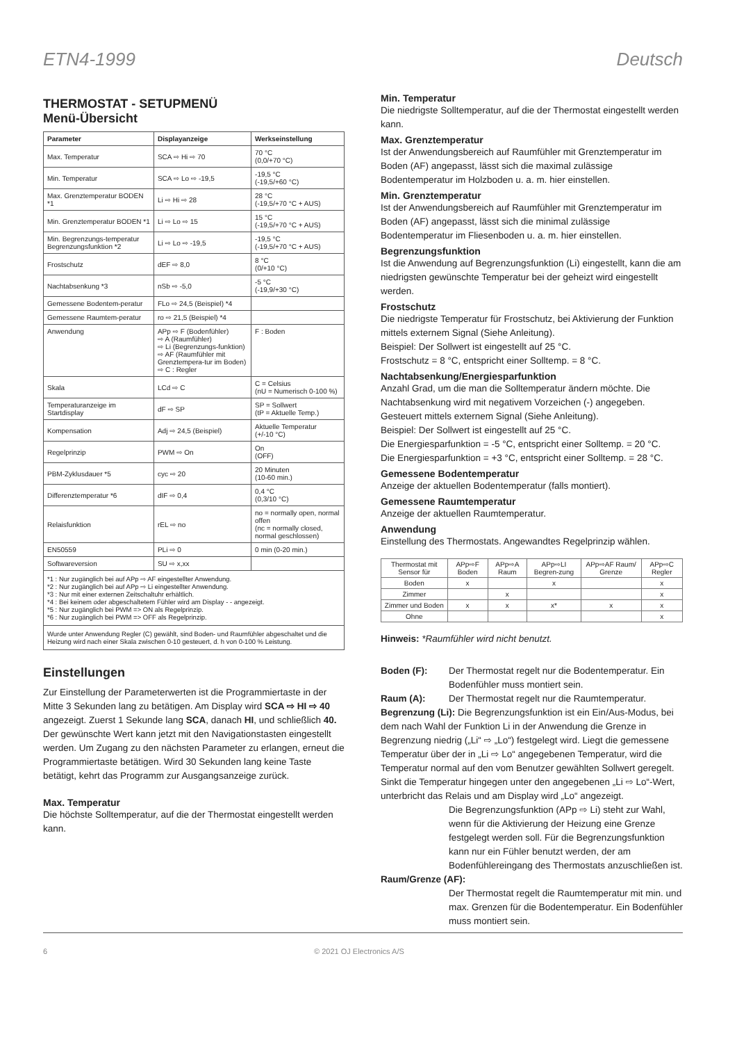ETN4-1999 Deutsch
THERMOSTAT - SETUPMENÜ
Menü-Übersicht
| Parameter | Displayanzeige | Werkseinstellung |
| --- | --- | --- |
| Max. Temperatur | SCA ⇨ Hi ⇨ 70 | 70 °C (0,0/+70 °C) |
| Min. Temperatur | SCA ⇨ Lo ⇨ -19,5 | -19,5 °C (-19,5/+60 °C) |
| Max. Grenztemperatur BODEN *1 | Li ⇨ Hi ⇨ 28 | 28 °C (-19,5/+70 °C + AUS) |
| Min. Grenztemperatur BODEN *1 | Li ⇨ Lo ⇨ 15 | 15 °C (-19,5/+70 °C + AUS) |
| Min. Begrenzungs-temperatur Begrenzungsfunktion *2 | Li ⇨ Lo ⇨ -19,5 | -19,5 °C (-19,5/+70 °C + AUS) |
| Frostschutz | dEF ⇨ 8,0 | 8 °C (0/+10 °C) |
| Nachtabsenkung *3 | nSb ⇨ -5,0 | -5 °C (-19,9/+30 °C) |
| Gemessene Bodentem-peratur | FLo ⇨ 24,5 (Beispiel) *4 | |
| Gemessene Raumtem-peratur | ro ⇨ 21,5 (Beispiel) *4 | |
| Anwendung | APp ⇨ F (Bodenfühler) ⇨ A (Raumfühler) ⇨ Li (Begrenzungs-funktion) ⇨ AF (Raumfühler mit Grenztempera-tur im Boden) ⇨ C : Regler | F : Boden |
| Skala | LCd ⇨ C | C = Celsius (nU = Numerisch 0-100 %) |
| Temperaturanzeige im Startdisplay | dF ⇨ SP | SP = Sollwert (tP = Aktuelle Temp.) |
| Kompensation | Adj ⇨ 24,5 (Beispiel) | Aktuelle Temperatur (+/-10 °C) |
| Regelprinzip | PWM ⇨ On | On (OFF) |
| PBM-Zyklusdauer *5 | cyc ⇨ 20 | 20 Minuten (10-60 min.) |
| Differenztemperatur *6 | dIF ⇨ 0,4 | 0,4 °C (0,3/10 °C) |
| Relaisfunktion | rEL ⇨ no | no = normally open, normal offen (nc = normally closed, normal geschlossen) |
| EN50559 | PLi ⇨ 0 | 0 min (0-20 min.) |
| Softwareversion | SU ⇨ x,xx | |
*1 : Nur zugänglich bei auf APp ⇨ AF eingestellter Anwendung.
*2 : Nur zugänglich bei auf APp ⇨ Li eingestellter Anwendung.
*3 : Nur mit einer externen Zeitschaltuhr erhältlich.
*4 : Bei keinem oder abgeschaltetem Fühler wird am Display - - angezeigt.
*5 : Nur zugänglich bei PWM => ON als Regelprinzip.
*6 : Nur zugänglich bei PWM => OFF als Regelprinzip.
Wurde unter Anwendung Regler (C) gewählt, sind Boden- und Raumfühler abgeschaltet und die Heizung wird nach einer Skala zwischen 0-10 gesteuert, d. h von 0-100 % Leistung.
Einstellungen
Zur Einstellung der Parameterwerten ist die Programmiertaste in der Mitte 3 Sekunden lang zu betätigen. Am Display wird SCA ⇨ HI ⇨ 40 angezeigt. Zuerst 1 Sekunde lang SCA, danach HI, und schließlich 40. Der gewünschte Wert kann jetzt mit den Navigationstasten eingestellt werden. Um Zugang zu den nächsten Parameter zu erlangen, erneut die Programmiertaste betätigen. Wird 30 Sekunden lang keine Taste betätigt, kehrt das Programm zur Ausgangsanzeige zurück.
Max. Temperatur
Die höchste Solltemperatur, auf die der Thermostat eingestellt werden kann.
Min. Temperatur
Die niedrigste Solltemperatur, auf die der Thermostat eingestellt werden kann.
Max. Grenztemperatur
Ist der Anwendungsbereich auf Raumfühler mit Grenztemperatur im Boden (AF) angepasst, lässt sich die maximal zulässige Bodentemperatur im Holzboden u. a. m. hier einstellen.
Min. Grenztemperatur
Ist der Anwendungsbereich auf Raumfühler mit Grenztemperatur im Boden (AF) angepasst, lässt sich die minimal zulässige Bodentemperatur im Fliesenboden u. a. m. hier einstellen.
Begrenzungsfunktion
Ist die Anwendung auf Begrenzungsfunktion (Li) eingestellt, kann die am niedrigsten gewünschte Temperatur bei der geheizt wird eingestellt werden.
Frostschutz
Die niedrigste Temperatur für Frostschutz, bei Aktivierung der Funktion mittels externem Signal (Siehe Anleitung).
Beispiel: Der Sollwert ist eingestellt auf 25 °C.
Frostschutz = 8 °C, entspricht einer Solltemp. = 8 °C.
Nachtabsenkung/Energiesparfunktion
Anzahl Grad, um die man die Solltemperatur ändern möchte. Die Nachtabsenkung wird mit negativem Vorzeichen (-) angegeben. Gesteuert mittels externem Signal (Siehe Anleitung).
Beispiel: Der Sollwert ist eingestellt auf 25 °C.
Die Energiesparfunktion = -5 °C, entspricht einer Solltemp. = 20 °C.
Die Energiesparfunktion = +3 °C, entspricht einer Solltemp. = 28 °C.
Gemessene Bodentemperatur
Anzeige der aktuellen Bodentemperatur (falls montiert).
Gemessene Raumtemperatur
Anzeige der aktuellen Raumtemperatur.
Anwendung
Einstellung des Thermostats. Angewandtes Regelprinzip wählen.
| Thermostat mit Sensor für | APp⇨F Boden | APp⇨A Raum | APp⇨LI Begren-zung | APp⇨AF Raum/ Grenze | APp⇨C Regler |
| Boden | x | | x | | x |
| Zimmer | | x | | | x |
| Zimmer und Boden | x | x | x* | x | x |
| Ohne | | | | | x |
Hinweis: *Raumfühler wird nicht benutzt.
Boden (F): Der Thermostat regelt nur die Bodentemperatur. Ein Bodenfühler muss montiert sein.
Raum (A): Der Thermostat regelt nur die Raumtemperatur.
Begrenzung (Li): Die Begrenzungsfunktion ist ein Ein/Aus-Modus, bei dem nach Wahl der Funktion Li in der Anwendung die Grenze in Begrenzung niedrig („Li“ ⇨ „Lo“) festgelegt wird. Liegt die gemessene Temperatur über der in „Li ⇨ Lo“ angegebenen Temperatur, wird die Temperatur normal auf den vom Benutzer gewählten Sollwert geregelt. Sinkt die Temperatur hingegen unter den angegebenen „Li ⇨ Lo“-Wert, unterbricht das Relais und am Display wird „Lo“ angezeigt.
Die Begrenzungsfunktion (APp ⇨ Li) steht zur Wahl, wenn für die Aktivierung der Heizung eine Grenze festgelegt werden soll. Für die Begrenzungsfunktion kann nur ein Fühler benutzt werden, der am Bodenfühlereingang des Thermostats anzuschließen ist.
Raum/Grenze (AF):
Der Thermostat regelt die Raumtemperatur mit min. und max. Grenzen für die Bodentemperatur. Ein Bodenfühler muss montiert sein.
6 © 2021 OJ Electronics A/S